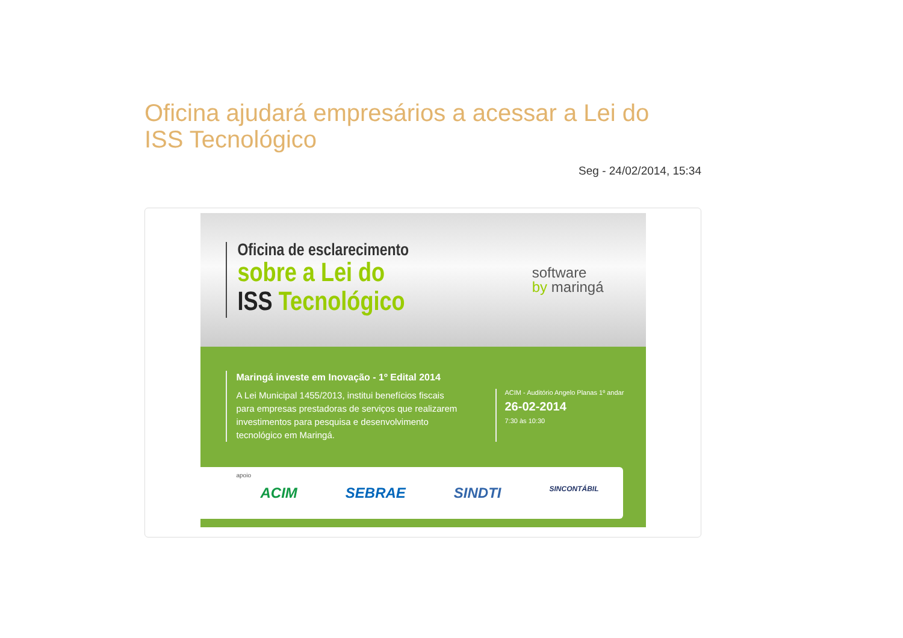Oficina ajudará empresários a acessar a Lei do ISS Tecnológico
Seg - 24/02/2014, 15:34
Oficina de esclarecimento
sobre a Lei do
ISS Tecnológico
software
by maringá
Maringá investe em Inovação - 1º Edital 2014
A Lei Municipal 1455/2013, institui benefícios fiscais para empresas prestadoras de serviços que realizarem investimentos para pesquisa e desenvolvimento tecnológico em Maringá.
ACIM - Auditório Angelo Planas 1º andar
26-02-2014
7:30 às 10:30
apoio
ACIM SEBRAE SINDTI SINCONTÁBIL